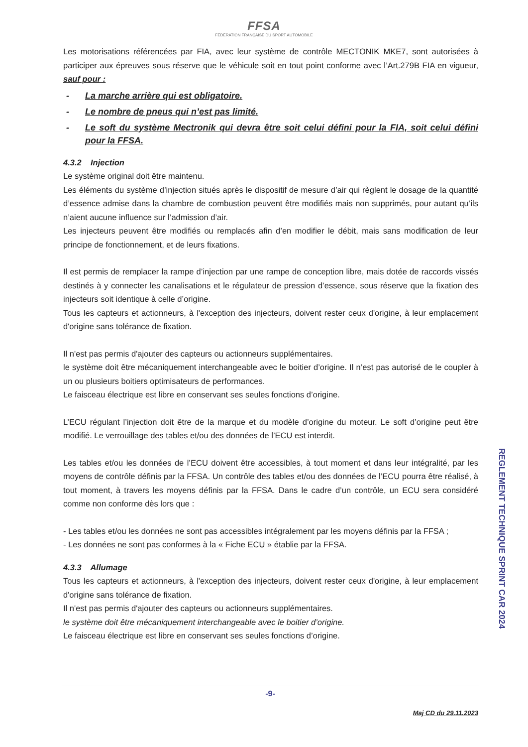FFSA
FÉDÉRATION FRANÇAISE DU SPORT AUTOMOBILE
Les motorisations référencées par FIA, avec leur système de contrôle MECTONIK MKE7, sont autorisées à participer aux épreuves sous réserve que le véhicule soit en tout point conforme avec l’Art.279B FIA en vigueur, sauf pour :
- La marche arrière qui est obligatoire.
- Le nombre de pneus qui n’est pas limité.
- Le soft du système Mectronik qui devra être soit celui défini pour la FIA, soit celui défini pour la FFSA.
4.3.2 Injection
Le système original doit être maintenu.
Les éléments du système d’injection situés après le dispositif de mesure d’air qui règlent le dosage de la quantité d’essence admise dans la chambre de combustion peuvent être modifiés mais non supprimés, pour autant qu’ils n’aient aucune influence sur l’admission d’air.
Les injecteurs peuvent être modifiés ou remplacés afin d’en modifier le débit, mais sans modification de leur principe de fonctionnement, et de leurs fixations.
Il est permis de remplacer la rampe d’injection par une rampe de conception libre, mais dotée de raccords vissés destinés à y connecter les canalisations et le régulateur de pression d’essence, sous réserve que la fixation des injecteurs soit identique à celle d’origine.
Tous les capteurs et actionneurs, à l'exception des injecteurs, doivent rester ceux d'origine, à leur emplacement d'origine sans tolérance de fixation.
Il n'est pas permis d'ajouter des capteurs ou actionneurs supplémentaires.
le système doit être mécaniquement interchangeable avec le boitier d’origine. Il n’est pas autorisé de le coupler à un ou plusieurs boitiers optimisateurs de performances.
Le faisceau électrique est libre en conservant ses seules fonctions d’origine.
L’ECU régulant l’injection doit être de la marque et du modèle d’origine du moteur. Le soft d’origine peut être modifié. Le verrouillage des tables et/ou des données de l’ECU est interdit.
Les tables et/ou les données de l’ECU doivent être accessibles, à tout moment et dans leur intégralité, par les moyens de contrôle définis par la FFSA. Un contrôle des tables et/ou des données de l’ECU pourra être réalisé, à tout moment, à travers les moyens définis par la FFSA. Dans le cadre d’un contrôle, un ECU sera considéré comme non conforme dès lors que :
- Les tables et/ou les données ne sont pas accessibles intégralement par les moyens définis par la FFSA ;
- Les données ne sont pas conformes à la « Fiche ECU » établie par la FFSA.
4.3.3 Allumage
Tous les capteurs et actionneurs, à l'exception des injecteurs, doivent rester ceux d'origine, à leur emplacement d'origine sans tolérance de fixation.
Il n'est pas permis d'ajouter des capteurs ou actionneurs supplémentaires.
le système doit être mécaniquement interchangeable avec le boitier d’origine.
Le faisceau électrique est libre en conservant ses seules fonctions d’origine.
REGLEMENT TECHNIQUE SPRINT CAR 2024
-9-
Maj CD du 29.11.2023